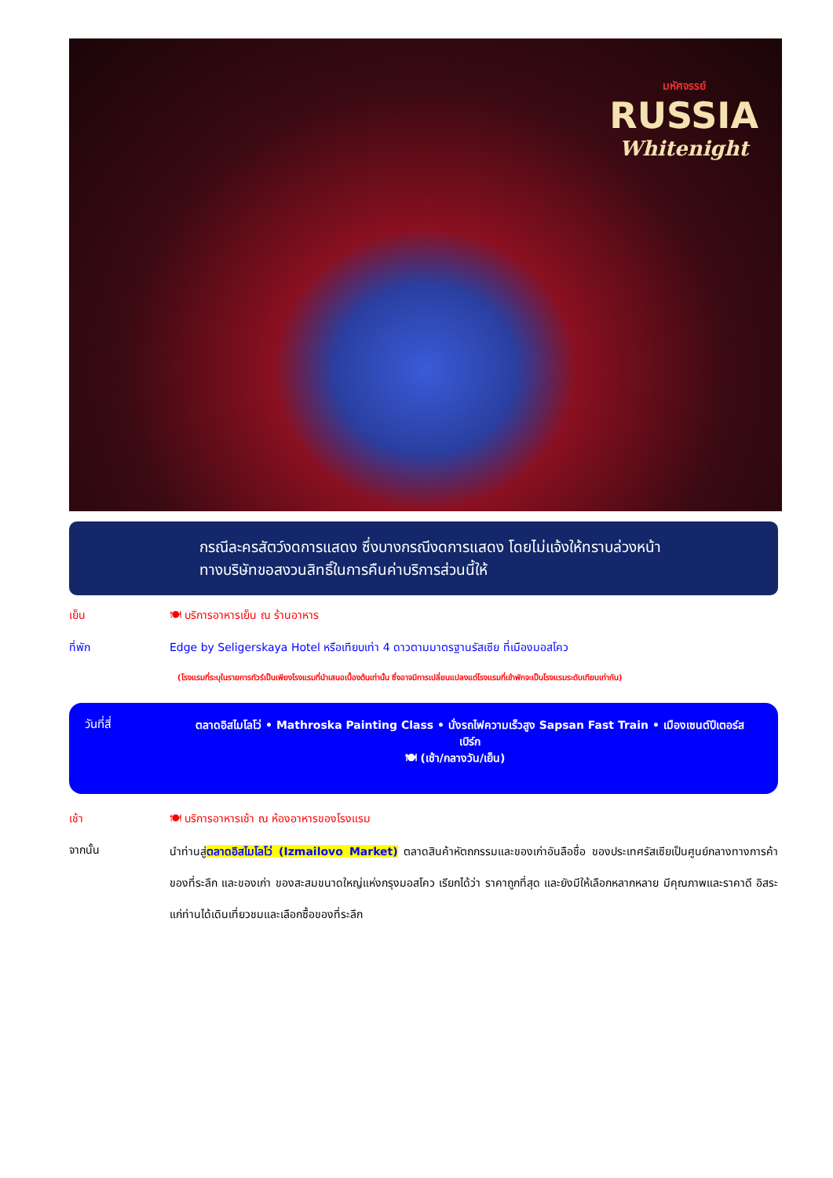มหัศจรรย์
RUSSIA
Whitenight
กรณีละครสัตว์งดการแสดง ซึ่งบางกรณีงดการแสดง โดยไม่แจ้งให้ทราบล่วงหน้า
ทางบริษัทขอสงวนสิทธิ์ในการคืนค่าบริการส่วนนี้ให้
เย็น 🍽 บริการอาหารเย็น ณ ร้านอาหาร
ที่พัก Edge by Seligerskaya Hotel หรือเทียบเท่า 4 ดาวตามมาตรฐานรัสเซีย ที่เมืองมอสโคว
(โรงแรมที่ระบุในรายการทัวร์เป็นเพียงโรงแรมที่นำเสนอเบื้องต้นเท่านั้น ซึ่งอาจมีการเปลี่ยนแปลงแต่โรงแรมที่เข้าพักจะเป็นโรงแรมระดับเทียบเท่ากัน)
วันที่สี่
ตลาดอิสไมโลโว่ • Mathroska Painting Class • นั่งรถไฟความเร็วสูง Sapsan Fast Train • เมืองเซนต์ปีเตอร์สเบิร์ก
🍽 (เช้า/กลางวัน/เย็น)
เช้า 🍽 บริการอาหารเช้า ณ ห้องอาหารของโรงแรม
จากนั้น
นำท่านสู่ตลาดอิสไมโลโว่ (Izmailovo Market) ตลาดสินค้าหัตถกรรมและของเก่าอันลือชื่อ ของประเทศรัสเซียเป็นศูนย์กลางทางการค้าของที่ระลึก และของเก่า ของสะสมขนาดใหญ่แห่งกรุงมอสโคว เรียกได้ว่า ราคาถูกที่สุด และยังมีให้เลือกหลากหลาย มีคุณภาพและราคาดี อิสระแก่ท่านได้เดินเที่ยวชมและเลือกซื้อของที่ระลึก